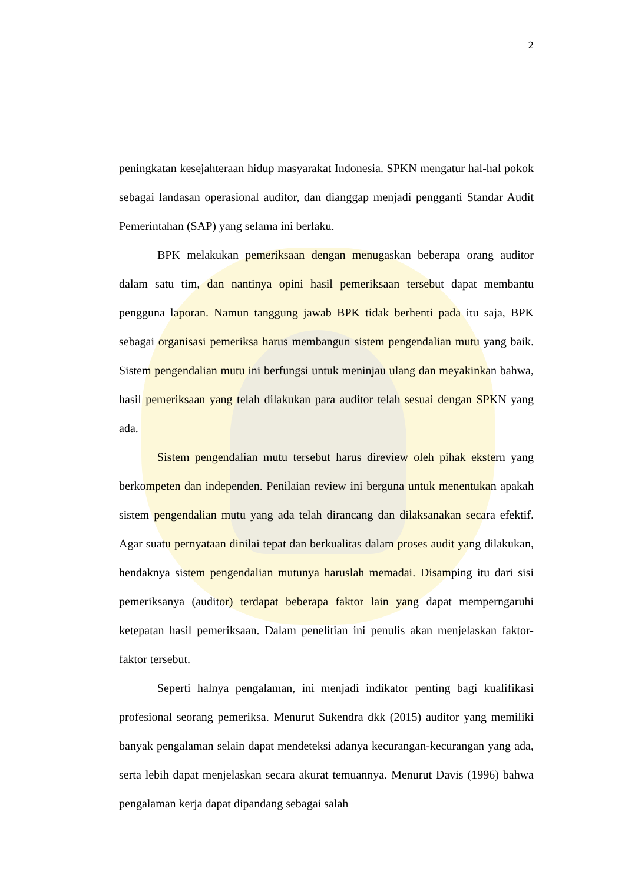2
peningkatan kesejahteraan hidup masyarakat Indonesia. SPKN mengatur hal-hal pokok sebagai landasan operasional auditor, dan dianggap menjadi pengganti Standar Audit Pemerintahan (SAP) yang selama ini berlaku.
BPK melakukan pemeriksaan dengan menugaskan beberapa orang auditor dalam satu tim, dan nantinya opini hasil pemeriksaan tersebut dapat membantu pengguna laporan. Namun tanggung jawab BPK tidak berhenti pada itu saja, BPK sebagai organisasi pemeriksa harus membangun sistem pengendalian mutu yang baik. Sistem pengendalian mutu ini berfungsi untuk meninjau ulang dan meyakinkan bahwa, hasil pemeriksaan yang telah dilakukan para auditor telah sesuai dengan SPKN yang ada.
Sistem pengendalian mutu tersebut harus direview oleh pihak ekstern yang berkompeten dan independen. Penilaian review ini berguna untuk menentukan apakah sistem pengendalian mutu yang ada telah dirancang dan dilaksanakan secara efektif. Agar suatu pernyataan dinilai tepat dan berkualitas dalam proses audit yang dilakukan, hendaknya sistem pengendalian mutunya haruslah memadai. Disamping itu dari sisi pemeriksanya (auditor) terdapat beberapa faktor lain yang dapat memperngaruhi ketepatan hasil pemeriksaan. Dalam penelitian ini penulis akan menjelaskan faktor-faktor tersebut.
Seperti halnya pengalaman, ini menjadi indikator penting bagi kualifikasi profesional seorang pemeriksa. Menurut Sukendra dkk (2015) auditor yang memiliki banyak pengalaman selain dapat mendeteksi adanya kecurangan-kecurangan yang ada, serta lebih dapat menjelaskan secara akurat temuannya. Menurut Davis (1996) bahwa pengalaman kerja dapat dipandang sebagai salah